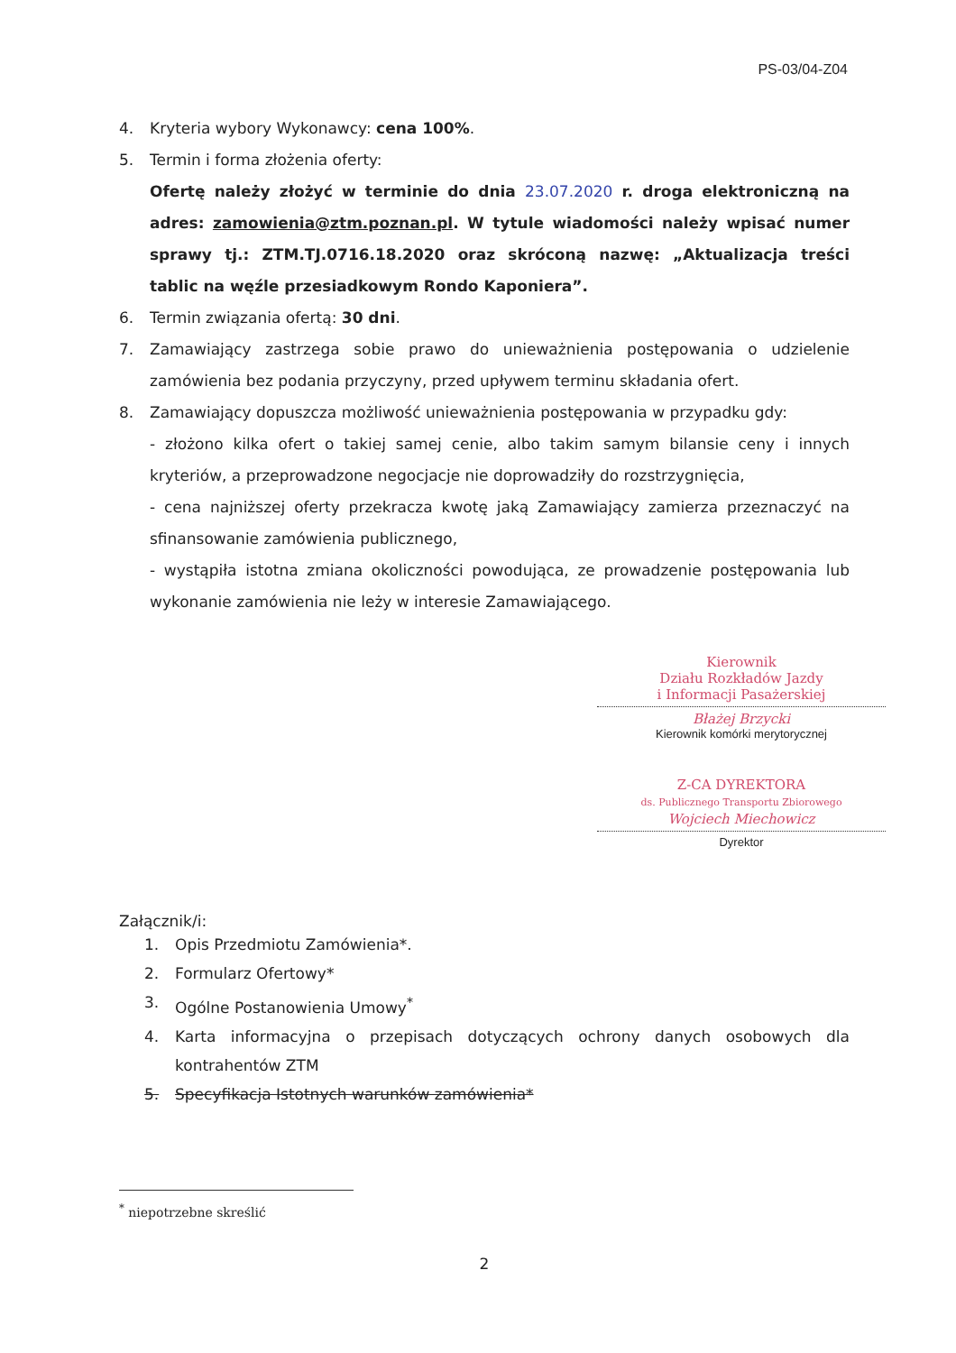PS-03/04-Z04
4. Kryteria wybory Wykonawcy: cena 100%.
5. Termin i forma złożenia oferty:
Ofertę należy złożyć w terminie do dnia 23.07.2020 r. droga elektroniczną na adres: zamowienia@ztm.poznan.pl. W tytule wiadomości należy wpisać numer sprawy tj.: ZTM.TJ.0716.18.2020 oraz skróconą nazwę: „Aktualizacja treści tablic na węźle przesiadkowym Rondo Kaponiera”.
6. Termin związania ofertą: 30 dni.
7. Zamawiający zastrzega sobie prawo do unieważnienia postępowania o udzielenie zamówienia bez podania przyczyny, przed upływem terminu składania ofert.
8. Zamawiający dopuszcza możliwość unieważnienia postępowania w przypadku gdy:
- złożono kilka ofert o takiej samej cenie, albo takim samym bilansie ceny i innych kryteriów, a przeprowadzone negocjacje nie doprowadziły do rozstrzygnięcia,
- cena najniższej oferty przekracza kwotę jaką Zamawiający zamierza przeznaczyć na sfinansowanie zamówienia publicznego,
- wystąpiła istotna zmiana okoliczności powodująca, ze prowadzenie postępowania lub wykonanie zamówienia nie leży w interesie Zamawiającego.
Kierownik
Działu Rozkładów Jazdy
i Informacji Pasażerskiej
Błażej Brzycki
Kierownik komórki merytorycznej
Z-CA DYREKTORA
ds. Publicznego Transportu Zbiorowego
Wojciech Miechowicz
Dyrektor
Załącznik/i:
1. Opis Przedmiotu Zamówienia*.
2. Formularz Ofertowy*
3. Ogólne Postanowienia Umowy<sup>*</sup>
4. Karta informacyjna o przepisach dotyczących ochrony danych osobowych dla kontrahentów ZTM
5. Specyfikacja Istotnych warunków zamówienia*
<sup>*</sup> niepotrzebne skreślić
2